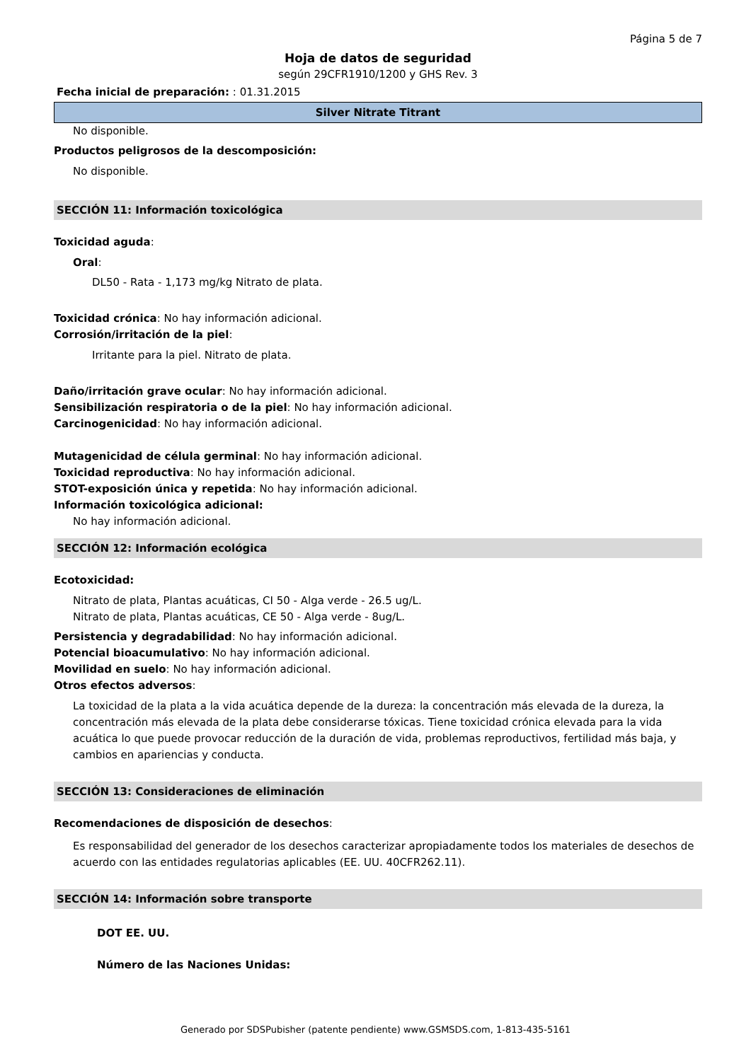Página 5 de 7
Hoja de datos de seguridad
según 29CFR1910/1200 y GHS Rev. 3
Fecha inicial de preparación: : 01.31.2015
Silver Nitrate Titrant
No disponible.
Productos peligrosos de la descomposición:
No disponible.
SECCIÓN 11: Información toxicológica
Toxicidad aguda:
Oral:
DL50 - Rata - 1,173 mg/kg Nitrato de plata.
Toxicidad crónica: No hay información adicional.
Corrosión/irritación de la piel:
Irritante para la piel. Nitrato de plata.
Daño/irritación grave ocular: No hay información adicional.
Sensibilización respiratoria o de la piel: No hay información adicional.
Carcinogenicidad: No hay información adicional.
Mutagenicidad de célula germinal: No hay información adicional.
Toxicidad reproductiva: No hay información adicional.
STOT-exposición única y repetida: No hay información adicional.
Información toxicológica adicional:
No hay información adicional.
SECCIÓN 12: Información ecológica
Ecotoxicidad:
Nitrato de plata, Plantas acuáticas, CI 50 - Alga verde - 26.5 ug/L.
Nitrato de plata, Plantas acuáticas, CE 50 - Alga verde - 8ug/L.
Persistencia y degradabilidad: No hay información adicional.
Potencial bioacumulativo: No hay información adicional.
Movilidad en suelo: No hay información adicional.
Otros efectos adversos:
La toxicidad de la plata a la vida acuática depende de la dureza: la concentración más elevada de la dureza, la concentración más elevada de la plata debe considerarse tóxicas. Tiene toxicidad crónica elevada para la vida acuática lo que puede provocar reducción de la duración de vida, problemas reproductivos, fertilidad más baja, y cambios en apariencias y conducta.
SECCIÓN 13: Consideraciones de eliminación
Recomendaciones de disposición de desechos:
Es responsabilidad del generador de los desechos caracterizar apropiadamente todos los materiales de desechos de acuerdo con las entidades regulatorias aplicables (EE. UU. 40CFR262.11).
SECCIÓN 14: Información sobre transporte
DOT EE. UU.
Número de las Naciones Unidas:
Generado por SDSPubisher (patente pendiente) www.GSMSDS.com, 1-813-435-5161